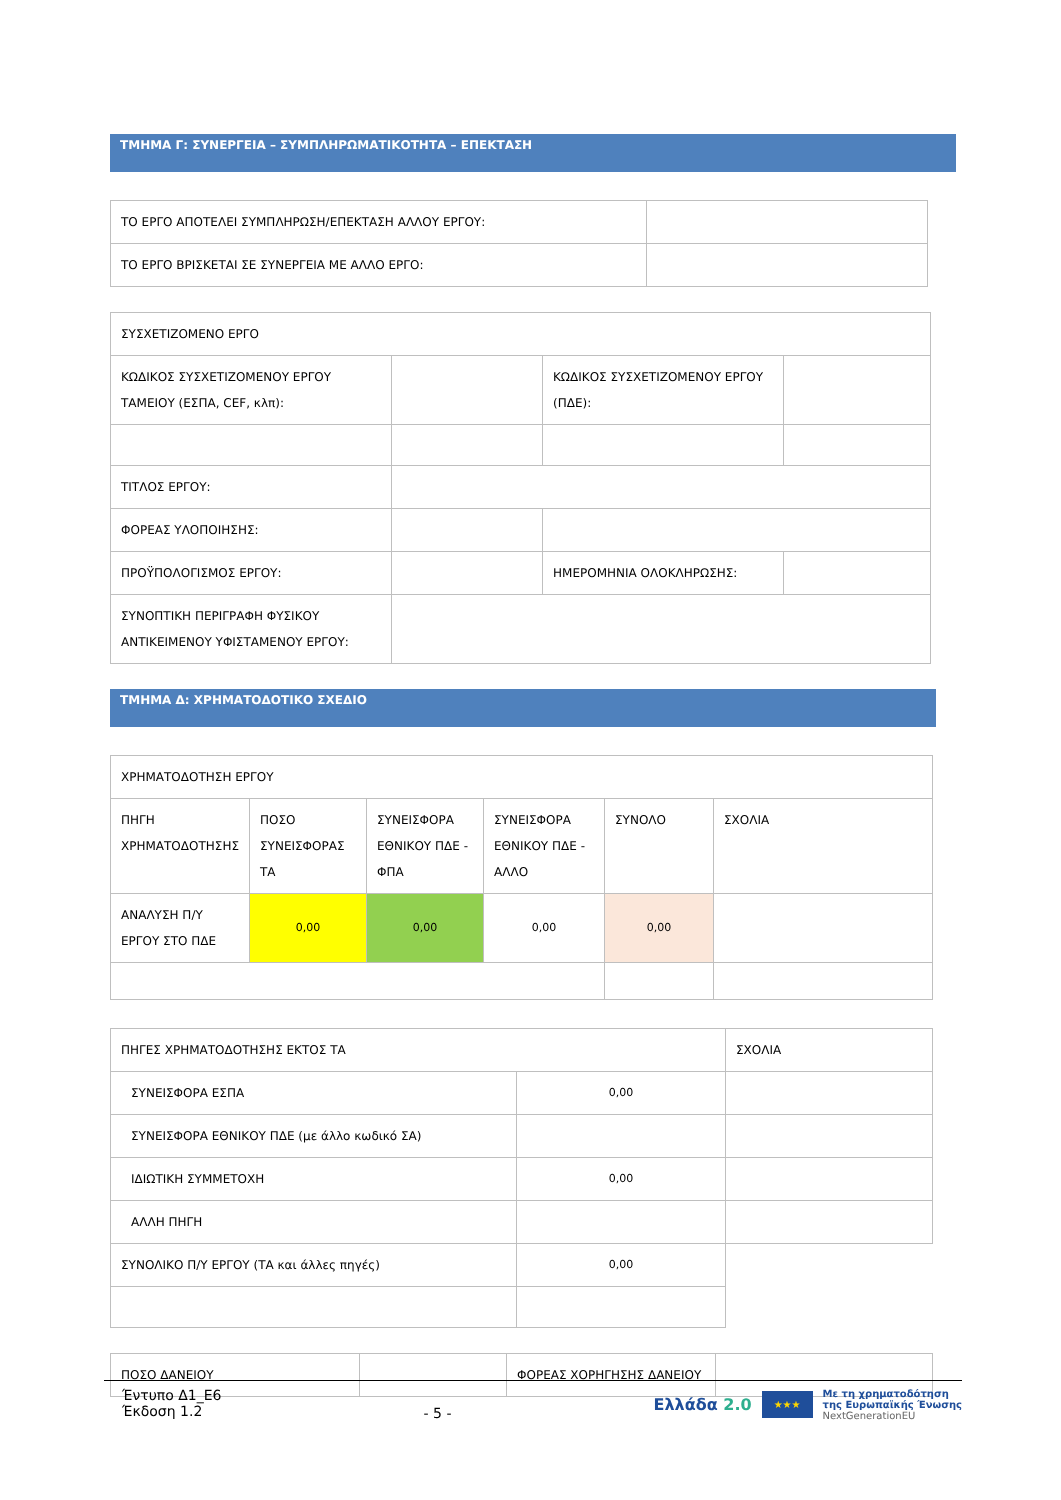ΤΜΗΜΑ Γ: ΣΥΝΕΡΓΕΙΑ – ΣΥΜΠΛΗΡΩΜΑΤΙΚΟΤΗΤΑ – ΕΠΕΚΤΑΣΗ
| ΤΟ ΕΡΓΟ ΑΠΟΤΕΛΕΙ ΣΥΜΠΛΗΡΩΣΗ/ΕΠΕΚΤΑΣΗ ΑΛΛΟΥ ΕΡΓΟΥ: | |
| ΤΟ ΕΡΓΟ ΒΡΙΣΚΕΤΑΙ ΣΕ ΣΥΝΕΡΓΕΙΑ ΜΕ ΑΛΛΟ ΕΡΓΟ: | |
| ΣΥΣΧΕΤΙΖΟΜΕΝΟ ΕΡΓΟ | | | |
| ΚΩΔΙΚΟΣ ΣΥΣΧΕΤΙΖΟΜΕΝΟΥ ΕΡΓΟΥ ΤΑΜΕΙΟΥ (ΕΣΠΑ, CEF, κλπ): | | ΚΩΔΙΚΟΣ ΣΥΣΧΕΤΙΖΟΜΕΝΟΥ ΕΡΓΟΥ (ΠΔΕ): | |
| ΤΙΤΛΟΣ ΕΡΓΟΥ: | | | |
| ΦΟΡΕΑΣ ΥΛΟΠΟΙΗΣΗΣ: | | | |
| ΠΡΟΫΠΟΛΟΓΙΣΜΟΣ ΕΡΓΟΥ: | | ΗΜΕΡΟΜΗΝΙΑ ΟΛΟΚΛΗΡΩΣΗΣ: | |
| ΣΥΝΟΠΤΙΚΗ ΠΕΡΙΓΡΑΦΗ ΦΥΣΙΚΟΥ ΑΝΤΙΚΕΙΜΕΝΟΥ ΥΦΙΣΤΑΜΕΝΟΥ ΕΡΓΟΥ: | | | |
ΤΜΗΜΑ Δ: ΧΡΗΜΑΤΟΔΟΤΙΚΟ ΣΧΕΔΙΟ
| ΧΡΗΜΑΤΟΔΟΤΗΣΗ ΕΡΓΟΥ | | | | | |
| ΠΗΓΗ ΧΡΗΜΑΤΟΔΟΤΗΣΗΣ | ΠΟΣΟ ΣΥΝΕΙΣΦΟΡΑΣ ΤΑ | ΣΥΝΕΙΣΦΟΡΑ ΕΘΝΙΚΟΥ ΠΔΕ - ΦΠΑ | ΣΥΝΕΙΣΦΟΡΑ ΕΘΝΙΚΟΥ ΠΔΕ - ΑΛΛΟ | ΣΥΝΟΛΟ | ΣΧΟΛΙΑ |
| ΑΝΑΛΥΣΗ Π/Υ ΕΡΓΟΥ ΣΤΟ ΠΔΕ | 0,00 | 0,00 | 0,00 | 0,00 | |
| ΠΗΓΕΣ ΧΡΗΜΑΤΟΔΟΤΗΣΗΣ ΕΚΤΟΣ ΤΑ | | ΣΧΟΛΙΑ |
| ΣΥΝΕΙΣΦΟΡΑ ΕΣΠΑ | 0,00 | |
| ΣΥΝΕΙΣΦΟΡΑ ΕΘΝΙΚΟΥ ΠΔΕ (με άλλο κωδικό ΣΑ) | | |
| ΙΔΙΩΤΙΚΗ ΣΥΜΜΕΤΟΧΗ | 0,00 | |
| ΑΛΛΗ ΠΗΓΗ | | |
| ΣΥΝΟΛΙΚΟ Π/Υ ΕΡΓΟΥ (ΤΑ και άλλες πηγές) | 0,00 | |
| ΠΟΣΟ ΔΑΝΕΙΟΥ | | ΦΟΡΕΑΣ ΧΟΡΗΓΗΣΗΣ ΔΑΝΕΙΟΥ | |
Έντυπο Δ1_Ε6
Έκδοση 1.2
- 5 -
Ελλάδα 2.0 ★★★ Με τη χρηματοδότηση
της Ευρωπαϊκής Ένωσης
NextGenerationEU